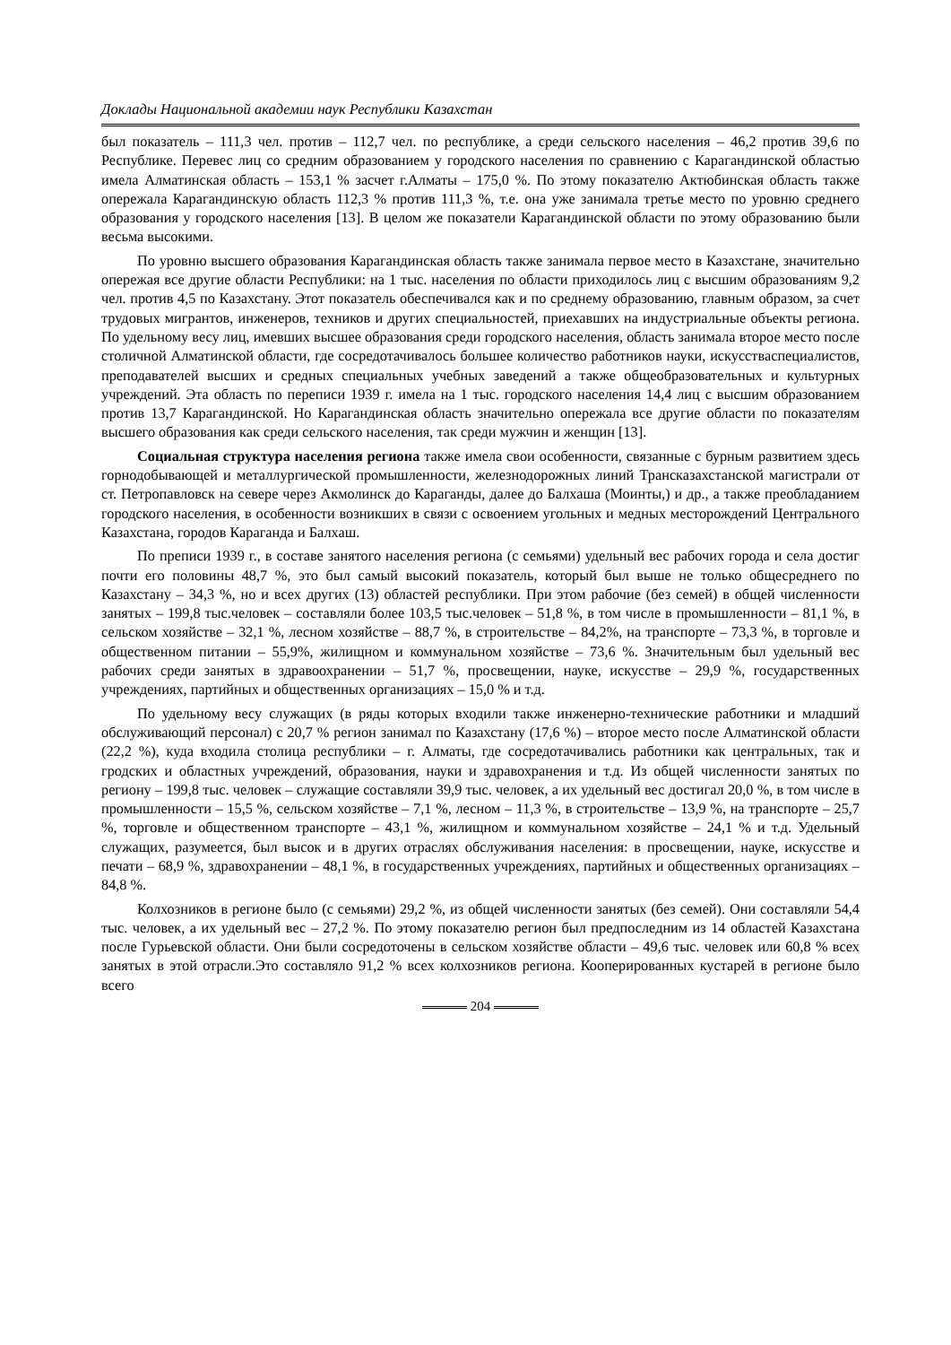Доклады Национальной академии наук Республики Казахстан
был показатель – 111,3 чел. против – 112,7 чел. по республике, а среди сельского населения – 46,2 против 39,6 по Республике. Перевес лиц со средним образованием у городского населения по сравнению с Карагандинской областью имела Алматинская область – 153,1 % засчет г.Алматы – 175,0 %. По этому показателю Актюбинская область также опережала Карагандинскую область 112,3 % против 111,3 %, т.е. она уже занимала третье место по уровню среднего образования у городского населения [13]. В целом же показатели Карагандинской области по этому образованию были весьма высокими.
По уровню высшего образования Карагандинская область также занимала первое место в Казахстане, значительно опережая все другие области Республики: на 1 тыс. населения по области приходилось лиц с высшим образованиям 9,2 чел. против 4,5 по Казахстану. Этот показатель обеспечивался как и по среднему образованию, главным образом, за счет трудовых мигрантов, инженеров, техников и других специальностей, приехавших на индустриальные объекты региона. По удельному весу лиц, имевших высшее образования среди городского населения, область занимала второе место после столичной Алматинской области, где сосредотачивалось большее количество работников науки, искусстваспециалистов, преподавателей высших и средных специальных учебных заведений а также общеобразовательных и культурных учреждений. Эта область по переписи 1939 г. имела на 1 тыс. городского населения 14,4 лиц с высшим образованием против 13,7 Карагандинской. Но Карагандинская область значительно опережала все другие области по показателям высшего образования как среди сельского населения, так среди мужчин и женщин [13].
Социальная структура населения региона также имела свои особенности, связанные с бурным развитием здесь горнодобывающей и металлургической промышленности, железнодорожных линий Трансказахстанской магистрали от ст. Петропавловск на севере через Акмолинск до Караганды, далее до Балхаша (Моинты,) и др., а также преобладанием городского населения, в особенности возникших в связи с освоением угольных и медных месторождений Центрального Казахстана, городов Караганда и Балхаш.
По преписи 1939 г., в составе занятого населения региона (с семьями) удельный вес рабочих города и села достиг почти его половины 48,7 %, это был самый высокий показатель, который был выше не только общесреднего по Казахстану – 34,3 %, но и всех других (13) областей республики. При этом рабочие (без семей) в общей численности занятых – 199,8 тыс.человек – составляли более 103,5 тыс.человек – 51,8 %, в том числе в промышленности – 81,1 %, в сельском хозяйстве – 32,1 %, лесном хозяйстве – 88,7 %, в строительстве – 84,2%, на транспорте – 73,3 %, в торговле и общественном питании – 55,9%, жилищном и коммунальном хозяйстве – 73,6 %. Значительным был удельный вес рабочих среди занятых в здравоохранении – 51,7 %, просвещении, науке, искусстве – 29,9 %, государственных учреждениях, партийных и общественных организациях – 15,0 % и т.д.
По удельному весу служащих (в ряды которых входили также инженерно-технические работники и младший обслуживающий персонал) с 20,7 % регион занимал по Казахстану (17,6 %) – второе место после Алматинской области (22,2 %), куда входила столица республики – г. Алматы, где сосредотачивались работники как центральных, так и гродских и областных учреждений, образования, науки и здравохранения и т.д. Из общей численности занятых по региону – 199,8 тыс. человек – служащие составляли 39,9 тыс. человек, а их удельный вес достигал 20,0 %, в том числе в промышленности – 15,5 %, сельском хозяйстве – 7,1 %, лесном – 11,3 %, в строительстве – 13,9 %, на транспорте – 25,7 %, торговле и общественном транспорте – 43,1 %, жилищном и коммунальном хозяйстве – 24,1 % и т.д. Удельный служащих, разумеется, был высок и в других отраслях обслуживания населения: в просвещении, науке, искусстве и печати – 68,9 %, здравохранении – 48,1 %, в государственных учреждениях, партийных и общественных организациях – 84,8 %.
Колхозников в регионе было (с семьями) 29,2 %, из общей численности занятых (без семей). Они составляли 54,4 тыс. человек, а их удельный вес – 27,2 %. По этому показателю регион был предпоследним из 14 областей Казахстана после Гурьевской области. Они были сосредоточены в сельском хозяйстве области – 49,6 тыс. человек или 60,8 % всех занятых в этой отрасли.Это составляло 91,2 % всех колхозников региона. Кооперированных кустарей в регионе было всего
204